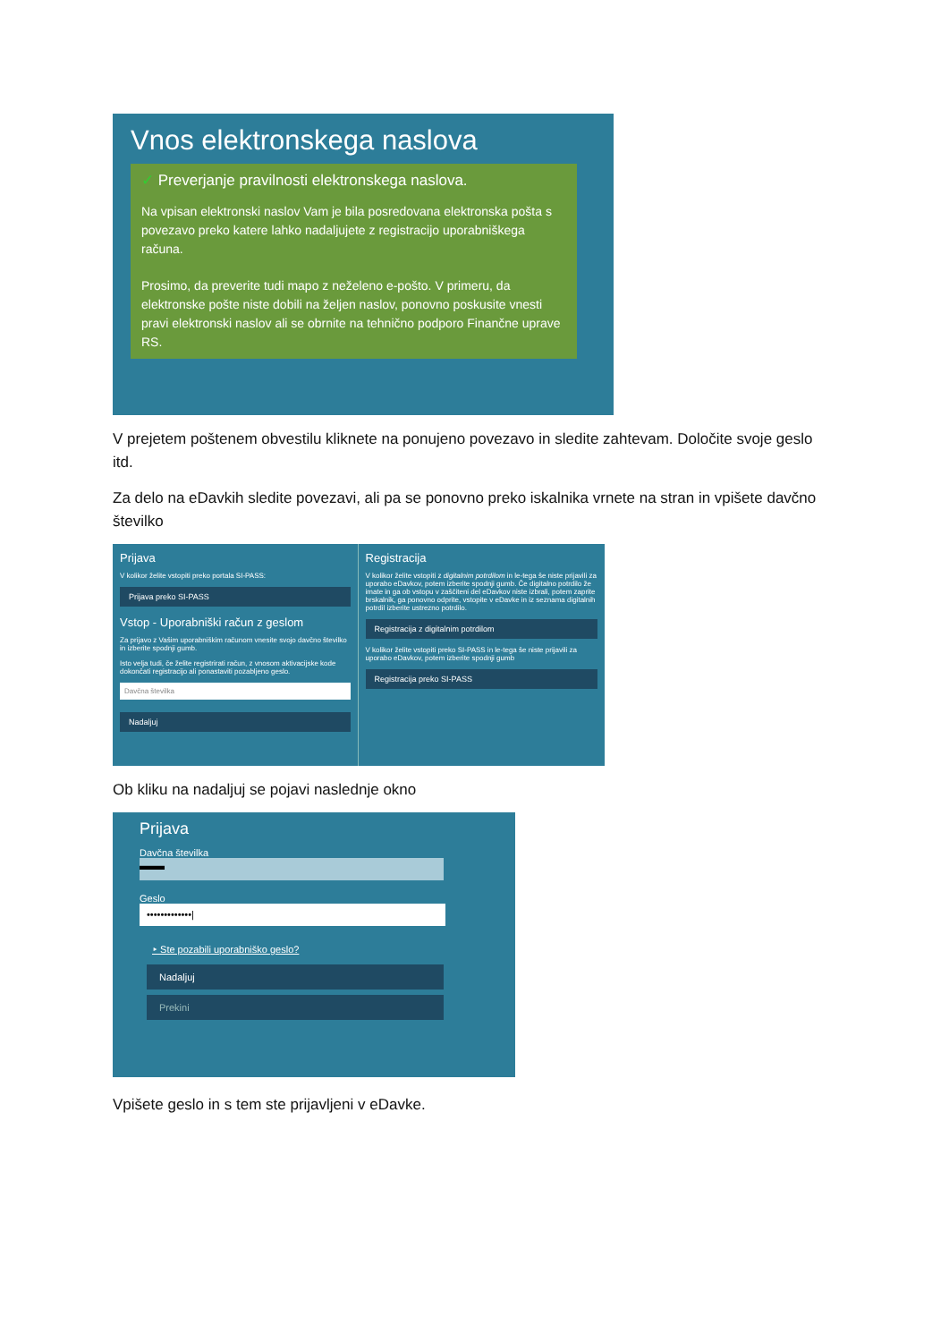Vnos elektronskega naslova
✓ Preverjanje pravilnosti elektronskega naslova.
Na vpisan elektronski naslov Vam je bila posredovana elektronska pošta s povezavo preko katere lahko nadaljujete z registracijo uporabniškega računa.
Prosimo, da preverite tudi mapo z neželeno e-pošto. V primeru, da elektronske pošte niste dobili na željen naslov, ponovno poskusite vnesti pravi elektronski naslov ali se obrnite na tehnično podporo Finančne uprave RS.
V prejetem poštenem obvestilu kliknete na ponujeno povezavo in sledite zahtevam. Določite svoje geslo itd.
Za delo na eDavkih sledite povezavi, ali pa se ponovno preko iskalnika vrnete na stran in vpišete davčno številko
Prijava
V kolikor želite vstopiti preko portala SI-PASS:
Prijava preko SI-PASS
Vstop - Uporabniški račun z geslom
Za prijavo z Vašim uporabniškim računom vnesite svojo davčno številko in izberite spodnji gumb.
Isto velja tudi, če želite registrirati račun, z vnosom aktivacijske kode dokončati registracijo ali ponastaviti pozabljeno geslo.
Davčna številka
Nadaljuj
Registracija
V kolikor želite vstopiti z digitalnim potrdilom in le-tega še niste prijavili za uporabo eDavkov, potem izberite spodnji gumb. Če digitalno potrdilo že imate in ga ob vstopu v zaščiteni del eDavkov niste izbrali, potem zaprite brskalnik, ga ponovno odprite, vstopite v eDavke in iz seznama digitalnih potrdil izberite ustrezno potrdilo.
Registracija z digitalnim potrdilom
V kolikor želite vstopiti preko SI-PASS in le-tega še niste prijavili za uporabo eDavkov, potem izberite spodnji gumb
Registracija preko SI-PASS
Ob kliku na nadaljuj se pojavi naslednje okno
Prijava
Davčna številka
▬▬
Geslo
•••••••••••••|
‣ Ste pozabili uporabniško geslo?
Nadaljuj
Prekini
Vpišete geslo in s tem ste prijavljeni v eDavke.